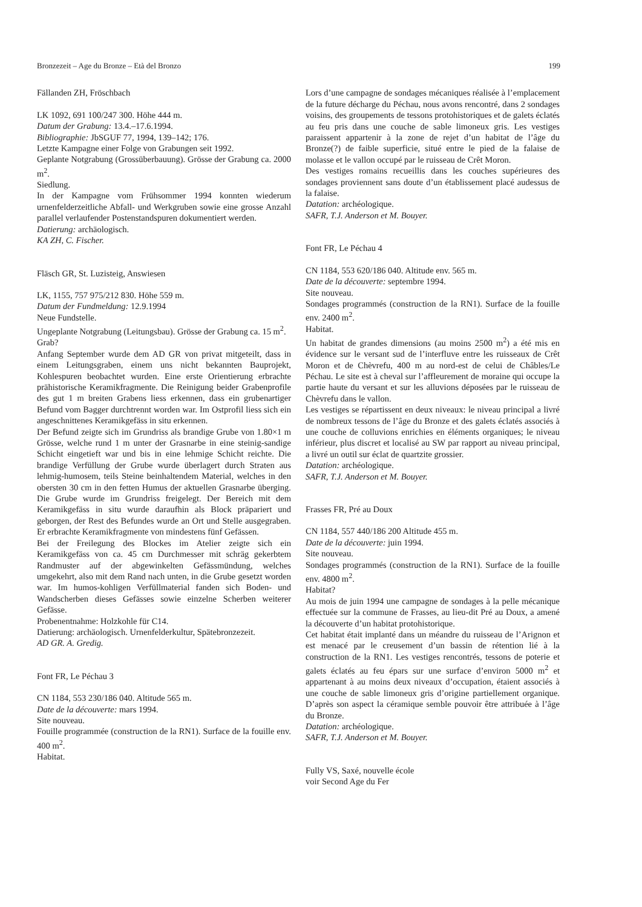Bronzezeit – Age du Bronze – Età del Bronzo 199
Fällanden ZH, Fröschbach
LK 1092, 691 100/247 300. Höhe 444 m.
Datum der Grabung: 13.4.–17.6.1994.
Bibliographie: JbSGUF 77, 1994, 139–142; 176.
Letzte Kampagne einer Folge von Grabungen seit 1992.
Geplante Notgrabung (Grossüberbauung). Grösse der Grabung ca. 2000 m<sup>2</sup>.
Siedlung.
In der Kampagne vom Frühsommer 1994 konnten wiederum urnenfelderzeitliche Abfall- und Werkgruben sowie eine grosse Anzahl parallel verlaufender Postenstandspuren dokumentiert werden.
Datierung: archäologisch.
KA ZH, C. Fischer.
Fläsch GR, St. Luzisteig, Answiesen
LK, 1155, 757 975/212 830. Höhe 559 m.
Datum der Fundmeldung: 12.9.1994
Neue Fundstelle.
Ungeplante Notgrabung (Leitungsbau). Grösse der Grabung ca. 15 m<sup>2</sup>.
Grab?
Anfang September wurde dem AD GR von privat mitgeteilt, dass in einem Leitungsgraben, einem uns nicht bekannten Bauprojekt, Kohlespuren beobachtet wurden. Eine erste Orientierung erbrachte prähistorische Keramikfragmente. Die Reinigung beider Grabenprofile des gut 1 m breiten Grabens liess erkennen, dass ein grubenartiger Befund vom Bagger durchtrennt worden war. Im Ostprofil liess sich ein angeschnittenes Keramikgefäss in situ erkennen.
Der Befund zeigte sich im Grundriss als brandige Grube von 1.80×1 m Grösse, welche rund 1 m unter der Grasnarbe in eine steinig-sandige Schicht eingetieft war und bis in eine lehmige Schicht reichte. Die brandige Verfüllung der Grube wurde überlagert durch Straten aus lehmig-humosem, teils Steine beinhaltendem Material, welches in den obersten 30 cm in den fetten Humus der aktuellen Grasnarbe überging. Die Grube wurde im Grundriss freigelegt. Der Bereich mit dem Keramikgefäss in situ wurde daraufhin als Block präpariert und geborgen, der Rest des Befundes wurde an Ort und Stelle ausgegraben. Er erbrachte Keramikfragmente von mindestens fünf Gefässen.
Bei der Freilegung des Blockes im Atelier zeigte sich ein Keramikgefäss von ca. 45 cm Durchmesser mit schräg gekerbtem Randmuster auf der abgewinkelten Gefässmündung, welches umgekehrt, also mit dem Rand nach unten, in die Grube gesetzt worden war. Im humos-kohligen Verfüllmaterial fanden sich Boden- und Wandscherben dieses Gefässes sowie einzelne Scherben weiterer Gefässe.
Probenentnahme: Holzkohle für C14.
Datierung: archäologisch. Urnenfelderkultur, Spätebronzezeit.
AD GR. A. Gredig.
Font FR, Le Péchau 3
CN 1184, 553 230/186 040. Altitude 565 m.
Date de la découverte: mars 1994.
Site nouveau.
Fouille programmée (construction de la RN1). Surface de la fouille env. 400 m<sup>2</sup>.
Habitat.
Lors d’une campagne de sondages mécaniques réalisée à l’emplacement de la future décharge du Péchau, nous avons rencontré, dans 2 sondages voisins, des groupements de tessons protohistoriques et de galets éclatés au feu pris dans une couche de sable limoneux gris. Les vestiges paraissent appartenir à la zone de rejet d’un habitat de l’âge du Bronze(?) de faible superficie, situé entre le pied de la falaise de molasse et le vallon occupé par le ruisseau de Crêt Moron.
Des vestiges romains recueillis dans les couches supérieures des sondages proviennent sans doute d’un établissement placé audessus de la falaise.
Datation: archéologique.
SAFR, T.J. Anderson et M. Bouyer.
Font FR, Le Péchau 4
CN 1184, 553 620/186 040. Altitude env. 565 m.
Date de la découverte: septembre 1994.
Site nouveau.
Sondages programmés (construction de la RN1). Surface de la fouille env. 2400 m<sup>2</sup>.
Habitat.
Un habitat de grandes dimensions (au moins 2500 m<sup>2</sup>) a été mis en évidence sur le versant sud de l’interfluve entre les ruisseaux de Crêt Moron et de Chèvrefu, 400 m au nord-est de celui de Châbles/Le Péchau. Le site est à cheval sur l’affleurement de moraine qui occupe la partie haute du versant et sur les alluvions déposées par le ruisseau de Chèvrefu dans le vallon.
Les vestiges se répartissent en deux niveaux: le niveau principal a livré de nombreux tessons de l’âge du Bronze et des galets éclatés associés à une couche de colluvions enrichies en éléments organiques; le niveau inférieur, plus discret et localisé au SW par rapport au niveau principal, a livré un outil sur éclat de quartzite grossier.
Datation: archéologique.
SAFR, T.J. Anderson et M. Bouyer.
Frasses FR, Pré au Doux
CN 1184, 557 440/186 200 Altitude 455 m.
Date de la découverte: juin 1994.
Site nouveau.
Sondages programmés (construction de la RN1). Surface de la fouille env. 4800 m<sup>2</sup>.
Habitat?
Au mois de juin 1994 une campagne de sondages à la pelle mécanique effectuée sur la commune de Frasses, au lieu-dit Pré au Doux, a amené la découverte d’un habitat protohistorique.
Cet habitat était implanté dans un méandre du ruisseau de l’Arignon et est menacé par le creusement d’un bassin de rétention lié à la construction de la RN1. Les vestiges rencontrés, tessons de poterie et galets éclatés au feu épars sur une surface d’environ 5000 m<sup>2</sup> et appartenant à au moins deux niveaux d’occupation, étaient associés à une couche de sable limoneux gris d’origine partiellement organique. D’après son aspect la céramique semble pouvoir être attribuée à l’âge du Bronze.
Datation: archéologique.
SAFR, T.J. Anderson et M. Bouyer.
Fully VS, Saxé, nouvelle école
voir Second Age du Fer